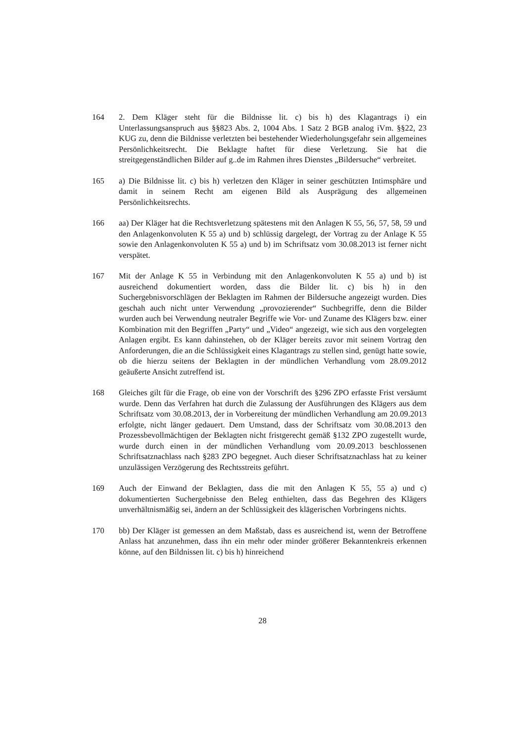164 2. Dem Kläger steht für die Bildnisse lit. c) bis h) des Klagantrags i) ein Unterlassungsanspruch aus §§823 Abs. 2, 1004 Abs. 1 Satz 2 BGB analog iVm. §§22, 23 KUG zu, denn die Bildnisse verletzten bei bestehender Wiederholungsgefahr sein allgemeines Persönlichkeitsrecht. Die Beklagte haftet für diese Verletzung. Sie hat die streitgegenständlichen Bilder auf g..de im Rahmen ihres Dienstes „Bildersuche“ verbreitet.
165 a) Die Bildnisse lit. c) bis h) verletzen den Kläger in seiner geschützten Intimsphäre und damit in seinem Recht am eigenen Bild als Ausprägung des allgemeinen Persönlichkeitsrechts.
166 aa) Der Kläger hat die Rechtsverletzung spätestens mit den Anlagen K 55, 56, 57, 58, 59 und den Anlagenkonvoluten K 55 a) und b) schlüssig dargelegt, der Vortrag zu der Anlage K 55 sowie den Anlagenkonvoluten K 55 a) und b) im Schriftsatz vom 30.08.2013 ist ferner nicht verspätet.
167 Mit der Anlage K 55 in Verbindung mit den Anlagenkonvoluten K 55 a) und b) ist ausreichend dokumentiert worden, dass die Bilder lit. c) bis h) in den Suchergebnisvorschlägen der Beklagten im Rahmen der Bildersuche angezeigt wurden. Dies geschah auch nicht unter Verwendung „provozierender“ Suchbegriffe, denn die Bilder wurden auch bei Verwendung neutraler Begriffe wie Vor- und Zuname des Klägers bzw. einer Kombination mit den Begriffen „Party“ und „Video“ angezeigt, wie sich aus den vorgelegten Anlagen ergibt. Es kann dahinstehen, ob der Kläger bereits zuvor mit seinem Vortrag den Anforderungen, die an die Schlüssigkeit eines Klagantrags zu stellen sind, genügt hatte sowie, ob die hierzu seitens der Beklagten in der mündlichen Verhandlung vom 28.09.2012 geäußerte Ansicht zutreffend ist.
168 Gleiches gilt für die Frage, ob eine von der Vorschrift des §296 ZPO erfasste Frist versäumt wurde. Denn das Verfahren hat durch die Zulassung der Ausführungen des Klägers aus dem Schriftsatz vom 30.08.2013, der in Vorbereitung der mündlichen Verhandlung am 20.09.2013 erfolgte, nicht länger gedauert. Dem Umstand, dass der Schriftsatz vom 30.08.2013 den Prozessbevollmächtigen der Beklagten nicht fristgerecht gemäß §132 ZPO zugestellt wurde, wurde durch einen in der mündlichen Verhandlung vom 20.09.2013 beschlossenen Schriftsatznachlass nach §283 ZPO begegnet. Auch dieser Schriftsatznachlass hat zu keiner unzulässigen Verzögerung des Rechtsstreits geführt.
169 Auch der Einwand der Beklagten, dass die mit den Anlagen K 55, 55 a) und c) dokumentierten Suchergebnisse den Beleg enthielten, dass das Begehren des Klägers unverhältnismäßig sei, ändern an der Schlüssigkeit des klägerischen Vorbringens nichts.
170 bb) Der Kläger ist gemessen an dem Maßstab, dass es ausreichend ist, wenn der Betroffene Anlass hat anzunehmen, dass ihn ein mehr oder minder größerer Bekanntenkreis erkennen könne, auf den Bildnissen lit. c) bis h) hinreichend
28